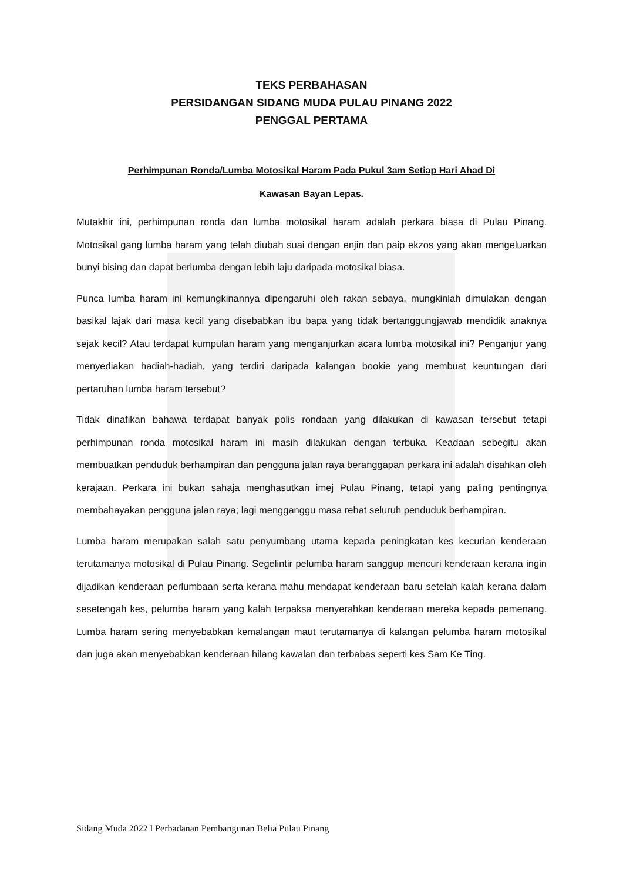TEKS PERBAHASAN
PERSIDANGAN SIDANG MUDA PULAU PINANG 2022
PENGGAL PERTAMA
Perhimpunan Ronda/Lumba Motosikal Haram Pada Pukul 3am Setiap Hari Ahad Di
Kawasan Bayan Lepas.
Mutakhir ini, perhimpunan ronda dan lumba motosikal haram adalah perkara biasa di Pulau Pinang. Motosikal gang lumba haram yang telah diubah suai dengan enjin dan paip ekzos yang akan mengeluarkan bunyi bising dan dapat berlumba dengan lebih laju daripada motosikal biasa.
Punca lumba haram ini kemungkinannya dipengaruhi oleh rakan sebaya, mungkinlah dimulakan dengan basikal lajak dari masa kecil yang disebabkan ibu bapa yang tidak bertanggungjawab mendidik anaknya sejak kecil? Atau terdapat kumpulan haram yang menganjurkan acara lumba motosikal ini? Penganjur yang menyediakan hadiah-hadiah, yang terdiri daripada kalangan bookie yang membuat keuntungan dari pertaruhan lumba haram tersebut?
Tidak dinafikan bahawa terdapat banyak polis rondaan yang dilakukan di kawasan tersebut tetapi perhimpunan ronda motosikal haram ini masih dilakukan dengan terbuka. Keadaan sebegitu akan membuatkan penduduk berhampiran dan pengguna jalan raya beranggapan perkara ini adalah disahkan oleh kerajaan. Perkara ini bukan sahaja menghasutkan imej Pulau Pinang, tetapi yang paling pentingnya membahayakan pengguna jalan raya; lagi mengganggu masa rehat seluruh penduduk berhampiran.
Lumba haram merupakan salah satu penyumbang utama kepada peningkatan kes kecurian kenderaan terutamanya motosikal di Pulau Pinang. Segelintir pelumba haram sanggup mencuri kenderaan kerana ingin dijadikan kenderaan perlumbaan serta kerana mahu mendapat kenderaan baru setelah kalah kerana dalam sesetengah kes, pelumba haram yang kalah terpaksa menyerahkan kenderaan mereka kepada pemenang. Lumba haram sering menyebabkan kemalangan maut terutamanya di kalangan pelumba haram motosikal dan juga akan menyebabkan kenderaan hilang kawalan dan terbabas seperti kes Sam Ke Ting.
Sidang Muda 2022 l Perbadanan Pembangunan Belia Pulau Pinang